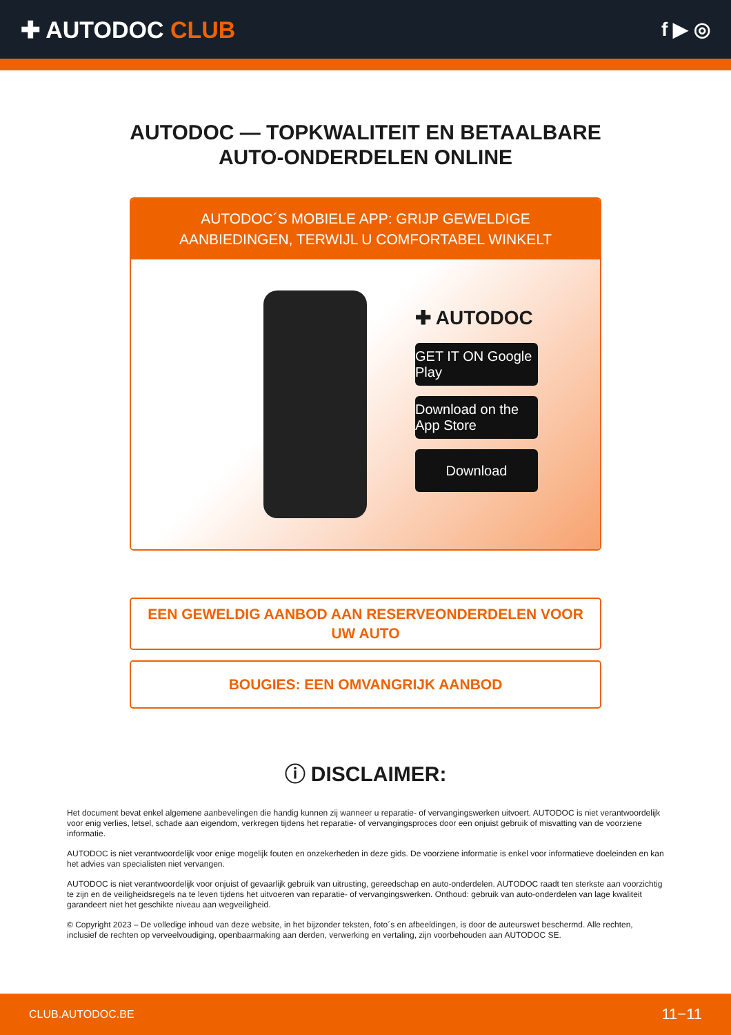✚ AUTODOC CLUB
f ▶ ◎
AUTODOC — TOPKWALITEIT EN BETAALBARE AUTO-ONDERDELEN ONLINE
AUTODOC´S MOBIELE APP: GRIJP GEWELDIGE AANBIEDINGEN, TERWIJL U COMFORTABEL WINKELT
✚ AUTODOC
GET IT ON Google Play
Download on the App Store
Download
EEN GEWELDIG AANBOD AAN RESERVEONDERDELEN VOOR UW AUTO
BOUGIES: EEN OMVANGRIJK AANBOD
ⓘ DISCLAIMER:
Het document bevat enkel algemene aanbevelingen die handig kunnen zij wanneer u reparatie- of vervangingswerken uitvoert. AUTODOC is niet verantwoordelijk voor enig verlies, letsel, schade aan eigendom, verkregen tijdens het reparatie- of vervangingsproces door een onjuist gebruik of misvatting van de voorziene informatie.
AUTODOC is niet verantwoordelijk voor enige mogelijk fouten en onzekerheden in deze gids. De voorziene informatie is enkel voor informatieve doeleinden en kan het advies van specialisten niet vervangen.
AUTODOC is niet verantwoordelijk voor onjuist of gevaarlijk gebruik van uitrusting, gereedschap en auto-onderdelen. AUTODOC raadt ten sterkste aan voorzichtig te zijn en de veiligheidsregels na te leven tijdens het uitvoeren van reparatie- of vervangingswerken. Onthoud: gebruik van auto-onderdelen van lage kwaliteit garandeert niet het geschikte niveau aan wegveiligheid.
© Copyright 2023 – De volledige inhoud van deze website, in het bijzonder teksten, foto´s en afbeeldingen, is door de auteurswet beschermd. Alle rechten, inclusief de rechten op verveelvoudiging, openbaarmaking aan derden, verwerking en vertaling, zijn voorbehouden aan AUTODOC SE.
CLUB.AUTODOC.BE 11−11